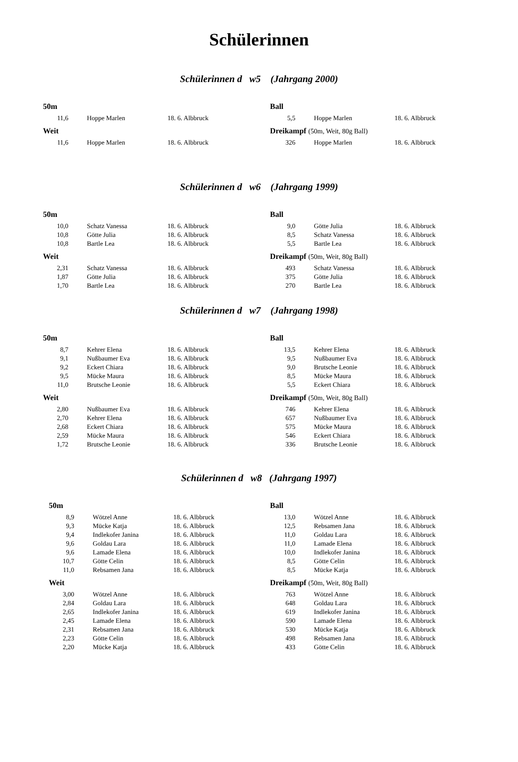Schülerinnen
Schülerinnen d w5 (Jahrgang 2000)
50m
| 11,6 | Hoppe Marlen | 18. 6. Albbruck |
Weit
| 11,6 | Hoppe Marlen | 18. 6. Albbruck |
Ball
| 5,5 | Hoppe Marlen | 18. 6. Albbruck |
Dreikampf (50m, Weit, 80g Ball)
| 326 | Hoppe Marlen | 18. 6. Albbruck |
Schülerinnen d w6 (Jahrgang 1999)
50m
| 10,0 | Schatz Vanessa | 18. 6. Albbruck |
| 10,8 | Götte Julia | 18. 6. Albbruck |
| 10,8 | Bartle Lea | 18. 6. Albbruck |
Weit
| 2,31 | Schatz Vanessa | 18. 6. Albbruck |
| 1,87 | Götte Julia | 18. 6. Albbruck |
| 1,70 | Bartle Lea | 18. 6. Albbruck |
Ball
| 9,0 | Götte Julia | 18. 6. Albbruck |
| 8,5 | Schatz Vanessa | 18. 6. Albbruck |
| 5,5 | Bartle Lea | 18. 6. Albbruck |
Dreikampf (50m, Weit, 80g Ball)
| 493 | Schatz Vanessa | 18. 6. Albbruck |
| 375 | Götte Julia | 18. 6. Albbruck |
| 270 | Bartle Lea | 18. 6. Albbruck |
Schülerinnen d w7 (Jahrgang 1998)
50m
| 8,7 | Kehrer Elena | 18. 6. Albbruck |
| 9,1 | Nußbaumer Eva | 18. 6. Albbruck |
| 9,2 | Eckert Chiara | 18. 6. Albbruck |
| 9,5 | Mücke Maura | 18. 6. Albbruck |
| 11,0 | Brutsche Leonie | 18. 6. Albbruck |
Weit
| 2,80 | Nußbaumer Eva | 18. 6. Albbruck |
| 2,70 | Kehrer Elena | 18. 6. Albbruck |
| 2,68 | Eckert Chiara | 18. 6. Albbruck |
| 2,59 | Mücke Maura | 18. 6. Albbruck |
| 1,72 | Brutsche Leonie | 18. 6. Albbruck |
Ball
| 13,5 | Kehrer Elena | 18. 6. Albbruck |
| 9,5 | Nußbaumer Eva | 18. 6. Albbruck |
| 9,0 | Brutsche Leonie | 18. 6. Albbruck |
| 8,5 | Mücke Maura | 18. 6. Albbruck |
| 5,5 | Eckert Chiara | 18. 6. Albbruck |
Dreikampf (50m, Weit, 80g Ball)
| 746 | Kehrer Elena | 18. 6. Albbruck |
| 657 | Nußbaumer Eva | 18. 6. Albbruck |
| 575 | Mücke Maura | 18. 6. Albbruck |
| 546 | Eckert Chiara | 18. 6. Albbruck |
| 336 | Brutsche Leonie | 18. 6. Albbruck |
Schülerinnen d w8 (Jahrgang 1997)
50m
| 8,9 | Wötzel Anne | 18. 6. Albbruck |
| 9,3 | Mücke Katja | 18. 6. Albbruck |
| 9,4 | Indlekofer Janina | 18. 6. Albbruck |
| 9,6 | Goldau Lara | 18. 6. Albbruck |
| 9,6 | Lamade Elena | 18. 6. Albbruck |
| 10,7 | Götte Celin | 18. 6. Albbruck |
| 11,0 | Rebsamen Jana | 18. 6. Albbruck |
Weit
| 3,00 | Wötzel Anne | 18. 6. Albbruck |
| 2,84 | Goldau Lara | 18. 6. Albbruck |
| 2,65 | Indlekofer Janina | 18. 6. Albbruck |
| 2,45 | Lamade Elena | 18. 6. Albbruck |
| 2,31 | Rebsamen Jana | 18. 6. Albbruck |
| 2,23 | Götte Celin | 18. 6. Albbruck |
| 2,20 | Mücke Katja | 18. 6. Albbruck |
Ball
| 13,0 | Wötzel Anne | 18. 6. Albbruck |
| 12,5 | Rebsamen Jana | 18. 6. Albbruck |
| 11,0 | Goldau Lara | 18. 6. Albbruck |
| 11,0 | Lamade Elena | 18. 6. Albbruck |
| 10,0 | Indlekofer Janina | 18. 6. Albbruck |
| 8,5 | Götte Celin | 18. 6. Albbruck |
| 8,5 | Mücke Katja | 18. 6. Albbruck |
Dreikampf (50m, Weit, 80g Ball)
| 763 | Wötzel Anne | 18. 6. Albbruck |
| 648 | Goldau Lara | 18. 6. Albbruck |
| 619 | Indlekofer Janina | 18. 6. Albbruck |
| 590 | Lamade Elena | 18. 6. Albbruck |
| 530 | Mücke Katja | 18. 6. Albbruck |
| 498 | Rebsamen Jana | 18. 6. Albbruck |
| 433 | Götte Celin | 18. 6. Albbruck |